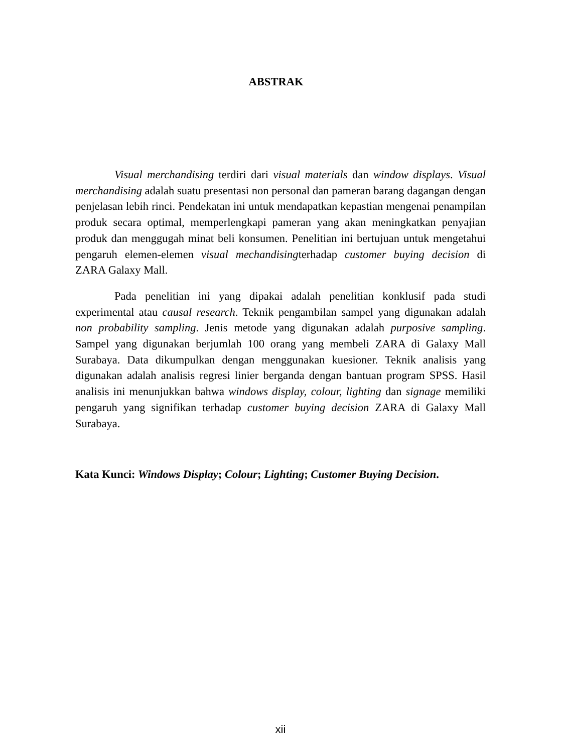ABSTRAK
Visual merchandising terdiri dari visual materials dan window displays. Visual merchandising adalah suatu presentasi non personal dan pameran barang dagangan dengan penjelasan lebih rinci. Pendekatan ini untuk mendapatkan kepastian mengenai penampilan produk secara optimal, memperlengkapi pameran yang akan meningkatkan penyajian produk dan menggugah minat beli konsumen. Penelitian ini bertujuan untuk mengetahui pengaruh elemen-elemen visual mechandisingterhadap customer buying decision di ZARA Galaxy Mall.
Pada penelitian ini yang dipakai adalah penelitian konklusif pada studi experimental atau causal research. Teknik pengambilan sampel yang digunakan adalah non probability sampling. Jenis metode yang digunakan adalah purposive sampling. Sampel yang digunakan berjumlah 100 orang yang membeli ZARA di Galaxy Mall Surabaya. Data dikumpulkan dengan menggunakan kuesioner. Teknik analisis yang digunakan adalah analisis regresi linier berganda dengan bantuan program SPSS. Hasil analisis ini menunjukkan bahwa windows display, colour, lighting dan signage memiliki pengaruh yang signifikan terhadap customer buying decision ZARA di Galaxy Mall Surabaya.
Kata Kunci: Windows Display; Colour; Lighting; Customer Buying Decision.
xii